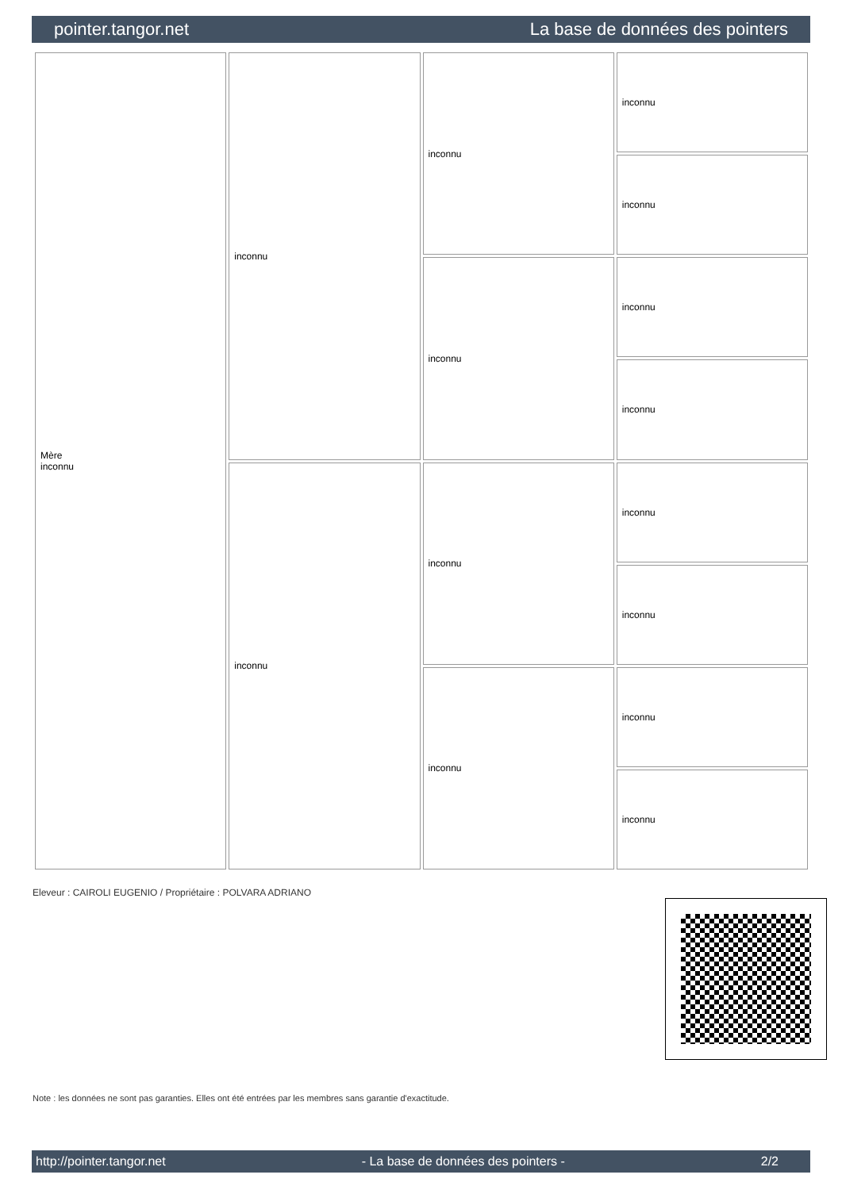pointer.tangor.net La base de données des pointers
| Mère inconnu | inconnu | inconnu | inconnu |
| | | | inconnu |
| | | inconnu | inconnu |
| | | | inconnu |
| | inconnu | inconnu | inconnu |
| | | | inconnu |
| | | inconnu | inconnu |
| | | | inconnu |
Eleveur : CAIROLI EUGENIO / Propriétaire : POLVARA ADRIANO
Note : les données ne sont pas garanties. Elles ont été entrées par les membres sans garantie d'exactitude.
http://pointer.tangor.net - La base de données des pointers - 2/2